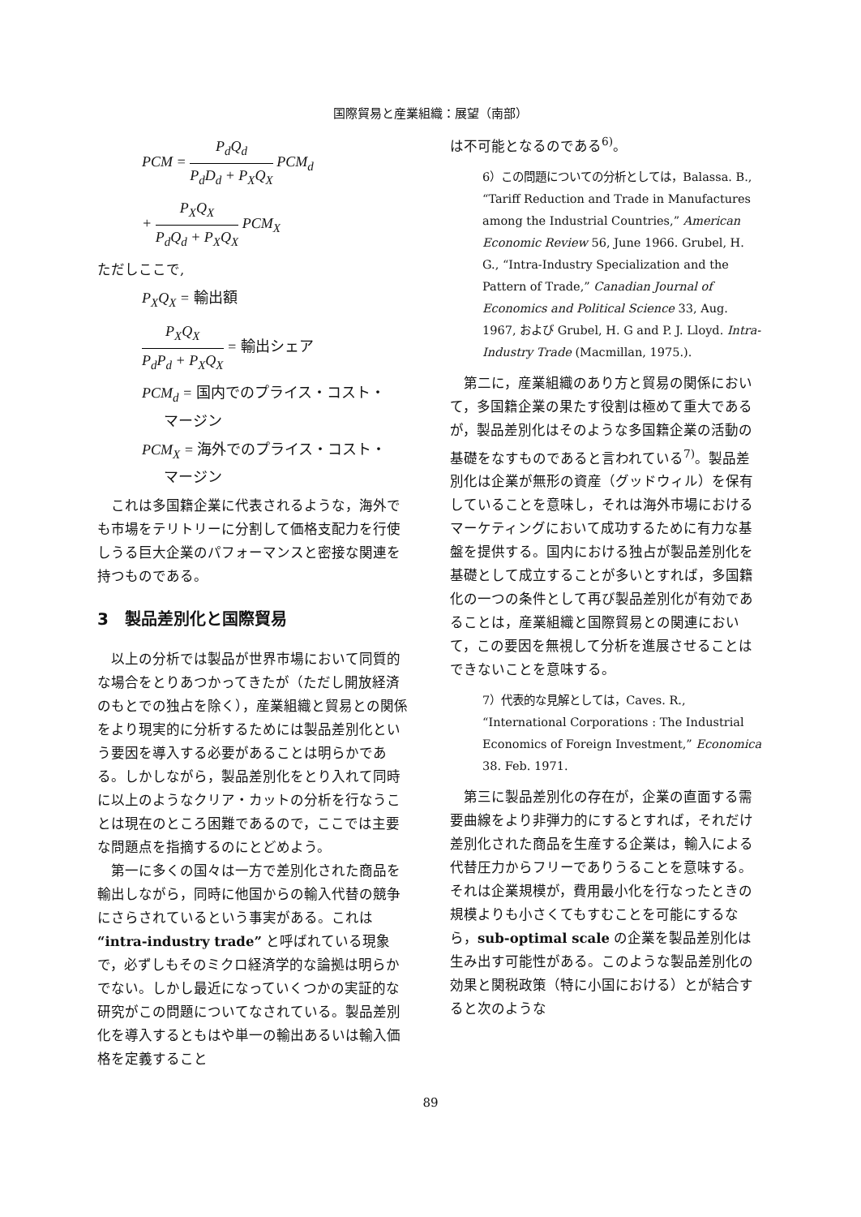国際貿易と産業組織：展望（南部）
PCM = P<sub>d</sub>Q<sub>d</sub> P<sub>d</sub>D<sub>d</sub> + P<sub>X</sub>Q<sub>X</sub> PCM<sub>d</sub>
+ P<sub>X</sub>Q<sub>X</sub> P<sub>d</sub>Q<sub>d</sub> + P<sub>X</sub>Q<sub>X</sub> PCM<sub>X</sub>
ただしここで,
P<sub>X</sub>Q<sub>X</sub> = 輸出額
P<sub>X</sub>Q<sub>X</sub> P<sub>d</sub>P<sub>d</sub> + P<sub>X</sub>Q<sub>X</sub> = 輸出シェア
PCM<sub>d</sub> = 国内でのプライス・コスト・
マージン
PCM<sub>X</sub> = 海外でのプライス・コスト・
マージン
これは多国籍企業に代表されるような，海外でも市場をテリトリーに分割して価格支配力を行使しうる巨大企業のパフォーマンスと密接な関連を持つものである。
3　製品差別化と国際貿易
以上の分析では製品が世界市場において同質的な場合をとりあつかってきたが（ただし開放経済のもとでの独占を除く），産業組織と貿易との関係をより現実的に分析するためには製品差別化という要因を導入する必要があることは明らかである。しかしながら，製品差別化をとり入れて同時に以上のようなクリア・カットの分析を行なうことは現在のところ困難であるので，ここでは主要な問題点を指摘するのにとどめよう。
第一に多くの国々は一方で差別化された商品を輸出しながら，同時に他国からの輸入代替の競争にさらされているという事実がある。これは “intra-industry trade” と呼ばれている現象で，必ずしもそのミクロ経済学的な論拠は明らかでない。しかし最近になっていくつかの実証的な研究がこの問題についてなされている。製品差別化を導入するともはや単一の輸出あるいは輸入価格を定義すること
は不可能となるのである<sup>6)</sup>。
6）この問題についての分析としては，Balassa. B., “Tariff Reduction and Trade in Manufactures among the Industrial Countries,” American Economic Review 56, June 1966. Grubel, H. G., “Intra-Industry Specialization and the Pattern of Trade,” Canadian Journal of Economics and Political Science 33, Aug. 1967, および Grubel, H. G and P. J. Lloyd. Intra-Industry Trade (Macmillan, 1975.).
第二に，産業組織のあり方と貿易の関係において，多国籍企業の果たす役割は極めて重大であるが，製品差別化はそのような多国籍企業の活動の基礎をなすものであると言われている<sup>7)</sup>。製品差別化は企業が無形の資産（グッドウィル）を保有していることを意味し，それは海外市場におけるマーケティングにおいて成功するために有力な基盤を提供する。国内における独占が製品差別化を基礎として成立することが多いとすれば，多国籍化の一つの条件として再び製品差別化が有効であることは，産業組織と国際貿易との関連において，この要因を無視して分析を進展させることはできないことを意味する。
7）代表的な見解としては，Caves. R., “International Corporations : The Industrial Economics of Foreign Investment,” Economica 38. Feb. 1971.
第三に製品差別化の存在が，企業の直面する需要曲線をより非弾力的にするとすれば，それだけ差別化された商品を生産する企業は，輸入による代替圧力からフリーでありうることを意味する。それは企業規模が，費用最小化を行なったときの規模よりも小さくてもすむことを可能にするなら，sub-optimal scale の企業を製品差別化は生み出す可能性がある。このような製品差別化の効果と関税政策（特に小国における）とが結合すると次のような
89